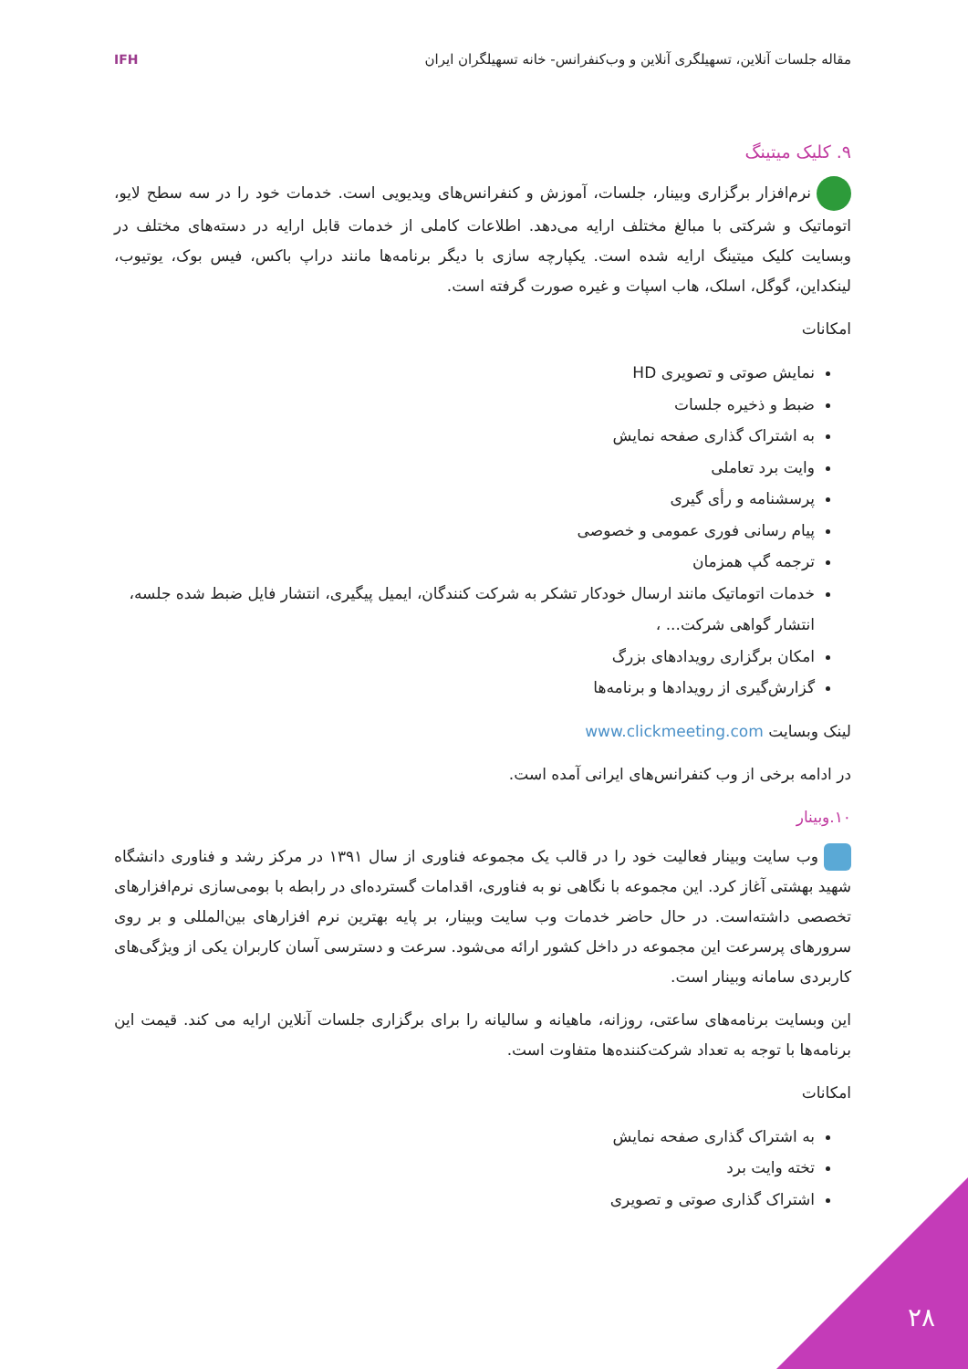مقاله جلسات آنلاین، تسهیلگری آنلاین و وب‌کنفرانس- خانه تسهیلگران ایران
IFH
۹. کلیک میتینگ
نرم‌افزار برگزاری وبینار، جلسات، آموزش و کنفرانس‌های ویدیویی است. خدمات خود را در سه سطح لایو، اتوماتیک و شرکتی با مبالغ مختلف ارایه می‌دهد. اطلاعات کاملی از خدمات قابل ارایه در دسته‌های مختلف در وبسایت کلیک میتینگ ارایه شده است. یکپارچه سازی با دیگر برنامه‌ها مانند دراپ باکس، فیس بوک، یوتیوب، لینکداین، گوگل، اسلک، هاب اسپات و غیره صورت گرفته است.
امکانات
نمایش صوتی و تصویری HD
ضبط و ذخیره جلسات
به اشتراک گذاری صفحه نمایش
وایت برد تعاملی
پرسشنامه و رأی گیری
پیام رسانی فوری عمومی و خصوصی
ترجمه گپ همزمان
خدمات اتوماتیک مانند ارسال خودکار تشکر به شرکت کنندگان، ایمیل پیگیری، انتشار فایل ضبط شده جلسه، انتشار گواهی شرکت... ،
امکان برگزاری رویدادهای بزرگ
گزارش‌گیری از رویدادها و برنامه‌ها
لینک وبسایت www.clickmeeting.com
در ادامه برخی از وب کنفرانس‌های ایرانی آمده است.
۱۰.وبینار
وب سایت وبینار فعالیت خود را در قالب یک مجموعه فناوری از سال ۱۳۹۱ در مرکز رشد و فناوری دانشگاه شهید بهشتی آغاز کرد. این مجموعه با نگاهی نو به فناوری، اقدامات گسترده‌ای در رابطه با بومی‌سازی نرم‌افزارهای تخصصی داشته‌است. در حال حاضر خدمات وب سایت وبینار، بر پایه بهترین نرم افزارهای بین‌المللی و بر روی سرورهای پرسرعت این مجموعه در داخل کشور ارائه می‌شود. سرعت و دسترسی آسان کاربران یکی از ویژگی‌های کاربردی سامانه وبینار است.
این وبسایت برنامه‌های ساعتی، روزانه، ماهیانه و سالیانه را برای برگزاری جلسات آنلاین ارایه می کند. قیمت این برنامه‌ها با توجه به تعداد شرکت‌کننده‌ها متفاوت است.
امکانات
به اشتراک گذاری صفحه نمایش
تخته وایت برد
اشتراک گذاری صوتی و تصویری
۲۸